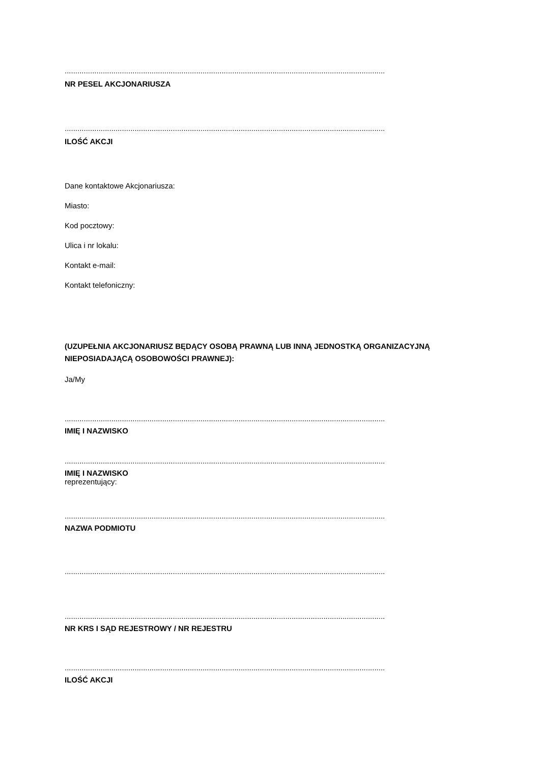.......................................................................................................................................................
NR PESEL AKCJONARIUSZA
.......................................................................................................................................................
ILOŚĆ AKCJI
Dane kontaktowe Akcjonariusza:
Miasto:
Kod pocztowy:
Ulica i nr lokalu:
Kontakt e-mail:
Kontakt telefoniczny:
(UZUPEŁNIA AKCJONARIUSZ BĘDĄCY OSOBĄ PRAWNĄ LUB INNĄ JEDNOSTKĄ ORGANIZACYJNĄ NIEPOSIADAJĄCĄ OSOBOWOŚCI PRAWNEJ):
Ja/My
.......................................................................................................................................................
IMIĘ I NAZWISKO
.......................................................................................................................................................
IMIĘ I NAZWISKO
reprezentujący:
.......................................................................................................................................................
NAZWA PODMIOTU
.......................................................................................................................................................
.......................................................................................................................................................
NR KRS I SĄD REJESTROWY / NR REJESTRU
.......................................................................................................................................................
ILOŚĆ AKCJI